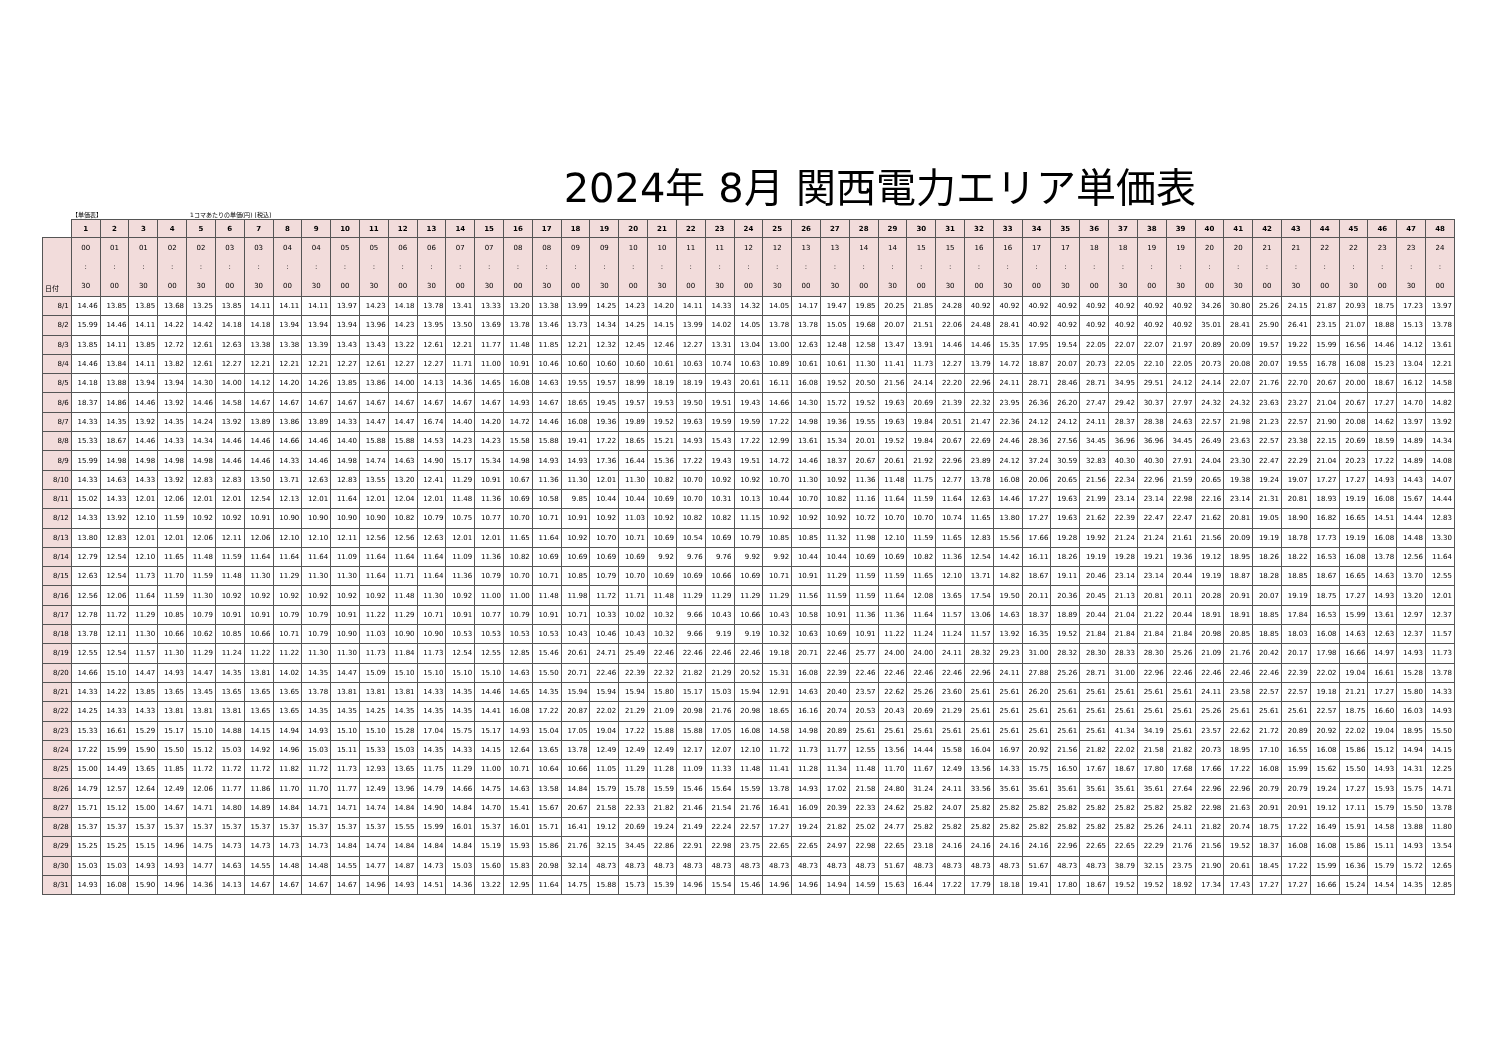2024年 8月 関西電力エリア単価表
【単価表】 1コマあたりの単価(円) [税込]
| | 1 | 2 | 3 | 4 | 5 | 6 | 7 | 8 | 9 | 10 | 11 | 12 | 13 | 14 | 15 | 16 | 17 | 18 | 19 | 20 | 21 | 22 | 23 | 24 | 25 | 26 | 27 | 28 | 29 | 30 | 31 | 32 | 33 | 34 | 35 | 36 | 37 | 38 | 39 | 40 | 41 | 42 | 43 | 44 | 45 | 46 | 47 | 48 |
| --- | --- | --- | --- | --- | --- | --- | --- | --- | --- | --- | --- | --- | --- | --- | --- | --- | --- | --- | --- | --- | --- | --- | --- | --- | --- | --- | --- | --- | --- | --- | --- | --- | --- | --- | --- | --- | --- | --- | --- | --- | --- | --- | --- | --- | --- | --- | --- | --- |
| 日付 | 00 : 30 | 01 : 00 | 01 : 30 | 02 : 00 | 02 : 30 | 03 : 00 | 03 : 30 | 04 : 00 | 04 : 30 | 05 : 00 | 05 : 30 | 06 : 00 | 06 : 30 | 07 : 00 | 07 : 30 | 08 : 00 | 08 : 30 | 09 : 00 | 09 : 30 | 10 : 00 | 10 : 30 | 11 : 00 | 11 : 30 | 12 : 00 | 12 : 30 | 13 : 00 | 13 : 30 | 14 : 00 | 14 : 30 | 15 : 00 | 15 : 30 | 16 : 00 | 16 : 30 | 17 : 00 | 17 : 30 | 18 : 00 | 18 : 30 | 19 : 00 | 19 : 30 | 20 : 00 | 20 : 30 | 21 : 00 | 21 : 30 | 22 : 00 | 22 : 30 | 23 : 00 | 23 : 30 | 24 : 00 |
| 8/1 | 14.46 | 13.85 | 13.85 | 13.68 | 13.25 | 13.85 | 14.11 | 14.11 | 14.11 | 13.97 | 14.23 | 14.18 | 13.78 | 13.41 | 13.33 | 13.20 | 13.38 | 13.99 | 14.25 | 14.23 | 14.20 | 14.11 | 14.33 | 14.32 | 14.05 | 14.17 | 19.47 | 19.85 | 20.25 | 21.85 | 24.28 | 40.92 | 40.92 | 40.92 | 40.92 | 40.92 | 40.92 | 40.92 | 40.92 | 34.26 | 30.80 | 25.26 | 24.15 | 21.87 | 20.93 | 18.75 | 17.23 | 13.97 |
| 8/2 | 15.99 | 14.46 | 14.11 | 14.22 | 14.42 | 14.18 | 14.18 | 13.94 | 13.94 | 13.94 | 13.96 | 14.23 | 13.95 | 13.50 | 13.69 | 13.78 | 13.46 | 13.73 | 14.34 | 14.25 | 14.15 | 13.99 | 14.02 | 14.05 | 13.78 | 13.78 | 15.05 | 19.68 | 20.07 | 21.51 | 22.06 | 24.48 | 28.41 | 40.92 | 40.92 | 40.92 | 40.92 | 40.92 | 40.92 | 35.01 | 28.41 | 25.90 | 26.41 | 23.15 | 21.07 | 18.88 | 15.13 | 13.78 |
| 8/3 | 13.85 | 14.11 | 13.85 | 12.72 | 12.61 | 12.63 | 13.38 | 13.38 | 13.39 | 13.43 | 13.43 | 13.22 | 12.61 | 12.21 | 11.77 | 11.48 | 11.85 | 12.21 | 12.32 | 12.45 | 12.46 | 12.27 | 13.31 | 13.04 | 13.00 | 12.63 | 12.48 | 12.58 | 13.47 | 13.91 | 14.46 | 14.46 | 15.35 | 17.95 | 19.54 | 22.05 | 22.07 | 22.07 | 21.97 | 20.89 | 20.09 | 19.57 | 19.22 | 15.99 | 16.56 | 14.46 | 14.12 | 13.61 |
| 8/4 | 14.46 | 13.84 | 14.11 | 13.82 | 12.61 | 12.27 | 12.21 | 12.21 | 12.21 | 12.27 | 12.61 | 12.27 | 12.27 | 11.71 | 11.00 | 10.91 | 10.46 | 10.60 | 10.60 | 10.60 | 10.61 | 10.63 | 10.74 | 10.63 | 10.89 | 10.61 | 10.61 | 11.30 | 11.41 | 11.73 | 12.27 | 13.79 | 14.72 | 18.87 | 20.07 | 20.73 | 22.05 | 22.10 | 22.05 | 20.73 | 20.08 | 20.07 | 19.55 | 16.78 | 16.08 | 15.23 | 13.04 | 12.21 |
| 8/5 | 14.18 | 13.88 | 13.94 | 13.94 | 14.30 | 14.00 | 14.12 | 14.20 | 14.26 | 13.85 | 13.86 | 14.00 | 14.13 | 14.36 | 14.65 | 16.08 | 14.63 | 19.55 | 19.57 | 18.99 | 18.19 | 18.19 | 19.43 | 20.61 | 16.11 | 16.08 | 19.52 | 20.50 | 21.56 | 24.14 | 22.20 | 22.96 | 24.11 | 28.71 | 28.46 | 28.71 | 34.95 | 29.51 | 24.12 | 24.14 | 22.07 | 21.76 | 22.70 | 20.67 | 20.00 | 18.67 | 16.12 | 14.58 |
| 8/6 | 18.37 | 14.86 | 14.46 | 13.92 | 14.46 | 14.58 | 14.67 | 14.67 | 14.67 | 14.67 | 14.67 | 14.67 | 14.67 | 14.67 | 14.67 | 14.93 | 14.67 | 18.65 | 19.45 | 19.57 | 19.53 | 19.50 | 19.51 | 19.43 | 14.66 | 14.30 | 15.72 | 19.52 | 19.63 | 20.69 | 21.39 | 22.32 | 23.95 | 26.36 | 26.20 | 27.47 | 29.42 | 30.37 | 27.97 | 24.32 | 24.32 | 23.63 | 23.27 | 21.04 | 20.67 | 17.27 | 14.70 | 14.82 |
| 8/7 | 14.33 | 14.35 | 13.92 | 14.35 | 14.24 | 13.92 | 13.89 | 13.86 | 13.89 | 14.33 | 14.47 | 14.47 | 16.74 | 14.40 | 14.20 | 14.72 | 14.46 | 16.08 | 19.36 | 19.89 | 19.52 | 19.63 | 19.59 | 19.59 | 17.22 | 14.98 | 19.36 | 19.55 | 19.63 | 19.84 | 20.51 | 21.47 | 22.36 | 24.12 | 24.12 | 24.11 | 28.37 | 28.38 | 24.63 | 22.57 | 21.98 | 21.23 | 22.57 | 21.90 | 20.08 | 14.62 | 13.97 | 13.92 |
| 8/8 | 15.33 | 18.67 | 14.46 | 14.33 | 14.34 | 14.46 | 14.46 | 14.66 | 14.46 | 14.40 | 15.88 | 15.88 | 14.53 | 14.23 | 14.23 | 15.58 | 15.88 | 19.41 | 17.22 | 18.65 | 15.21 | 14.93 | 15.43 | 17.22 | 12.99 | 13.61 | 15.34 | 20.01 | 19.52 | 19.84 | 20.67 | 22.69 | 24.46 | 28.36 | 27.56 | 34.45 | 36.96 | 36.96 | 34.45 | 26.49 | 23.63 | 22.57 | 23.38 | 22.15 | 20.69 | 18.59 | 14.89 | 14.34 |
| 8/9 | 15.99 | 14.98 | 14.98 | 14.98 | 14.98 | 14.46 | 14.46 | 14.33 | 14.46 | 14.98 | 14.74 | 14.63 | 14.90 | 15.17 | 15.34 | 14.98 | 14.93 | 14.93 | 17.36 | 16.44 | 15.36 | 17.22 | 19.43 | 19.51 | 14.72 | 14.46 | 18.37 | 20.67 | 20.61 | 21.92 | 22.96 | 23.89 | 24.12 | 37.24 | 30.59 | 32.83 | 40.30 | 40.30 | 27.91 | 24.04 | 23.30 | 22.47 | 22.29 | 21.04 | 20.23 | 17.22 | 14.89 | 14.08 |
| 8/10 | 14.33 | 14.63 | 14.33 | 13.92 | 12.83 | 12.83 | 13.50 | 13.71 | 12.63 | 12.83 | 13.55 | 13.20 | 12.41 | 11.29 | 10.91 | 10.67 | 11.36 | 11.30 | 12.01 | 11.30 | 10.82 | 10.70 | 10.92 | 10.92 | 10.70 | 11.30 | 10.92 | 11.36 | 11.48 | 11.75 | 12.77 | 13.78 | 16.08 | 20.06 | 20.65 | 21.56 | 22.34 | 22.96 | 21.59 | 20.65 | 19.38 | 19.24 | 19.07 | 17.27 | 17.27 | 14.93 | 14.43 | 14.07 |
| 8/11 | 15.02 | 14.33 | 12.01 | 12.06 | 12.01 | 12.01 | 12.54 | 12.13 | 12.01 | 11.64 | 12.01 | 12.04 | 12.01 | 11.48 | 11.36 | 10.69 | 10.58 | 9.85 | 10.44 | 10.44 | 10.69 | 10.70 | 10.31 | 10.13 | 10.44 | 10.70 | 10.82 | 11.16 | 11.64 | 11.59 | 11.64 | 12.63 | 14.46 | 17.27 | 19.63 | 21.99 | 23.14 | 23.14 | 22.98 | 22.16 | 23.14 | 21.31 | 20.81 | 18.93 | 19.19 | 16.08 | 15.67 | 14.44 |
| 8/12 | 14.33 | 13.92 | 12.10 | 11.59 | 10.92 | 10.92 | 10.91 | 10.90 | 10.90 | 10.90 | 10.90 | 10.82 | 10.79 | 10.75 | 10.77 | 10.70 | 10.71 | 10.91 | 10.92 | 11.03 | 10.92 | 10.82 | 10.82 | 11.15 | 10.92 | 10.92 | 10.92 | 10.72 | 10.70 | 10.70 | 10.74 | 11.65 | 13.80 | 17.27 | 19.63 | 21.62 | 22.39 | 22.47 | 22.47 | 21.62 | 20.81 | 19.05 | 18.90 | 16.82 | 16.65 | 14.51 | 14.44 | 12.83 |
| 8/13 | 13.80 | 12.83 | 12.01 | 12.01 | 12.06 | 12.11 | 12.06 | 12.10 | 12.10 | 12.11 | 12.56 | 12.56 | 12.63 | 12.01 | 12.01 | 11.65 | 11.64 | 10.92 | 10.70 | 10.71 | 10.69 | 10.54 | 10.69 | 10.79 | 10.85 | 10.85 | 11.32 | 11.98 | 12.10 | 11.59 | 11.65 | 12.83 | 15.56 | 17.66 | 19.28 | 19.92 | 21.24 | 21.24 | 21.61 | 21.56 | 20.09 | 19.19 | 18.78 | 17.73 | 19.19 | 16.08 | 14.48 | 13.30 |
| 8/14 | 12.79 | 12.54 | 12.10 | 11.65 | 11.48 | 11.59 | 11.64 | 11.64 | 11.64 | 11.09 | 11.64 | 11.64 | 11.64 | 11.09 | 11.36 | 10.82 | 10.69 | 10.69 | 10.69 | 10.69 | 9.92 | 9.76 | 9.76 | 9.92 | 9.92 | 10.44 | 10.44 | 10.69 | 10.69 | 10.82 | 11.36 | 12.54 | 14.42 | 16.11 | 18.26 | 19.19 | 19.28 | 19.21 | 19.36 | 19.12 | 18.95 | 18.26 | 18.22 | 16.53 | 16.08 | 13.78 | 12.56 | 11.64 |
| 8/15 | 12.63 | 12.54 | 11.73 | 11.70 | 11.59 | 11.48 | 11.30 | 11.29 | 11.30 | 11.30 | 11.64 | 11.71 | 11.64 | 11.36 | 10.79 | 10.70 | 10.71 | 10.85 | 10.79 | 10.70 | 10.69 | 10.69 | 10.66 | 10.69 | 10.71 | 10.91 | 11.29 | 11.59 | 11.59 | 11.65 | 12.10 | 13.71 | 14.82 | 18.67 | 19.11 | 20.46 | 23.14 | 23.14 | 20.44 | 19.19 | 18.87 | 18.28 | 18.85 | 18.67 | 16.65 | 14.63 | 13.70 | 12.55 |
| 8/16 | 12.56 | 12.06 | 11.64 | 11.59 | 11.30 | 10.92 | 10.92 | 10.92 | 10.92 | 10.92 | 10.92 | 11.48 | 11.30 | 10.92 | 11.00 | 11.00 | 11.48 | 11.98 | 11.72 | 11.71 | 11.48 | 11.29 | 11.29 | 11.29 | 11.29 | 11.56 | 11.59 | 11.59 | 11.64 | 12.08 | 13.65 | 17.54 | 19.50 | 20.11 | 20.36 | 20.45 | 21.13 | 20.81 | 20.11 | 20.28 | 20.91 | 20.07 | 19.19 | 18.75 | 17.27 | 14.93 | 13.20 | 12.01 |
| 8/17 | 12.78 | 11.72 | 11.29 | 10.85 | 10.79 | 10.91 | 10.91 | 10.79 | 10.79 | 10.91 | 11.22 | 11.29 | 10.71 | 10.91 | 10.77 | 10.79 | 10.91 | 10.71 | 10.33 | 10.02 | 10.32 | 9.66 | 10.43 | 10.66 | 10.43 | 10.58 | 10.91 | 11.36 | 11.36 | 11.64 | 11.57 | 13.06 | 14.63 | 18.37 | 18.89 | 20.44 | 21.04 | 21.22 | 20.44 | 18.91 | 18.91 | 18.85 | 17.84 | 16.53 | 15.99 | 13.61 | 12.97 | 12.37 |
| 8/18 | 13.78 | 12.11 | 11.30 | 10.66 | 10.62 | 10.85 | 10.66 | 10.71 | 10.79 | 10.90 | 11.03 | 10.90 | 10.90 | 10.53 | 10.53 | 10.53 | 10.53 | 10.43 | 10.46 | 10.43 | 10.32 | 9.66 | 9.19 | 9.19 | 10.32 | 10.63 | 10.69 | 10.91 | 11.22 | 11.24 | 11.24 | 11.57 | 13.92 | 16.35 | 19.52 | 21.84 | 21.84 | 21.84 | 21.84 | 20.98 | 20.85 | 18.85 | 18.03 | 16.08 | 14.63 | 12.63 | 12.37 | 11.57 |
| 8/19 | 12.55 | 12.54 | 11.57 | 11.30 | 11.29 | 11.24 | 11.22 | 11.22 | 11.30 | 11.30 | 11.73 | 11.84 | 11.73 | 12.54 | 12.55 | 12.85 | 15.46 | 20.61 | 24.71 | 25.49 | 22.46 | 22.46 | 22.46 | 22.46 | 19.18 | 20.71 | 22.46 | 25.77 | 24.00 | 24.00 | 24.11 | 28.32 | 29.23 | 31.00 | 28.32 | 28.30 | 28.33 | 28.30 | 25.26 | 21.09 | 21.76 | 20.42 | 20.17 | 17.98 | 16.66 | 14.97 | 14.93 | 11.73 |
| 8/20 | 14.66 | 15.10 | 14.47 | 14.93 | 14.47 | 14.35 | 13.81 | 14.02 | 14.35 | 14.47 | 15.09 | 15.10 | 15.10 | 15.10 | 15.10 | 14.63 | 15.50 | 20.71 | 22.46 | 22.39 | 22.32 | 21.82 | 21.29 | 20.52 | 15.31 | 16.08 | 22.39 | 22.46 | 22.46 | 22.46 | 22.46 | 22.96 | 24.11 | 27.88 | 25.26 | 28.71 | 31.00 | 22.96 | 22.46 | 22.46 | 22.46 | 22.46 | 22.39 | 22.02 | 19.04 | 16.61 | 15.28 | 13.78 |
| 8/21 | 14.33 | 14.22 | 13.85 | 13.65 | 13.45 | 13.65 | 13.65 | 13.65 | 13.78 | 13.81 | 13.81 | 13.81 | 14.33 | 14.35 | 14.46 | 14.65 | 14.35 | 15.94 | 15.94 | 15.94 | 15.80 | 15.17 | 15.03 | 15.94 | 12.91 | 14.63 | 20.40 | 23.57 | 22.62 | 25.26 | 23.60 | 25.61 | 25.61 | 26.20 | 25.61 | 25.61 | 25.61 | 25.61 | 25.61 | 24.11 | 23.58 | 22.57 | 22.57 | 19.18 | 21.21 | 17.27 | 15.80 | 14.33 |
| 8/22 | 14.25 | 14.33 | 14.33 | 13.81 | 13.81 | 13.81 | 13.65 | 13.65 | 14.35 | 14.35 | 14.25 | 14.35 | 14.35 | 14.35 | 14.41 | 16.08 | 17.22 | 20.87 | 22.02 | 21.29 | 21.09 | 20.98 | 21.76 | 20.98 | 18.65 | 16.16 | 20.74 | 20.53 | 20.43 | 20.69 | 21.29 | 25.61 | 25.61 | 25.61 | 25.61 | 25.61 | 25.61 | 25.61 | 25.61 | 25.26 | 25.61 | 25.61 | 25.61 | 22.57 | 18.75 | 16.60 | 16.03 | 14.93 |
| 8/23 | 15.33 | 16.61 | 15.29 | 15.17 | 15.10 | 14.88 | 14.15 | 14.94 | 14.93 | 15.10 | 15.10 | 15.28 | 17.04 | 15.75 | 15.17 | 14.93 | 15.04 | 17.05 | 19.04 | 17.22 | 15.88 | 15.88 | 17.05 | 16.08 | 14.58 | 14.98 | 20.89 | 25.61 | 25.61 | 25.61 | 25.61 | 25.61 | 25.61 | 25.61 | 25.61 | 25.61 | 41.34 | 34.19 | 25.61 | 23.57 | 22.62 | 21.72 | 20.89 | 20.92 | 22.02 | 19.04 | 18.95 | 15.50 |
| 8/24 | 17.22 | 15.99 | 15.90 | 15.50 | 15.12 | 15.03 | 14.92 | 14.96 | 15.03 | 15.11 | 15.33 | 15.03 | 14.35 | 14.33 | 14.15 | 12.64 | 13.65 | 13.78 | 12.49 | 12.49 | 12.49 | 12.17 | 12.07 | 12.10 | 11.72 | 11.73 | 11.77 | 12.55 | 13.56 | 14.44 | 15.58 | 16.04 | 16.97 | 20.92 | 21.56 | 21.82 | 22.02 | 21.58 | 21.82 | 20.73 | 18.95 | 17.10 | 16.55 | 16.08 | 15.86 | 15.12 | 14.94 | 14.15 |
| 8/25 | 15.00 | 14.49 | 13.65 | 11.85 | 11.72 | 11.72 | 11.72 | 11.82 | 11.72 | 11.73 | 12.93 | 13.65 | 11.75 | 11.29 | 11.00 | 10.71 | 10.64 | 10.66 | 11.05 | 11.29 | 11.28 | 11.09 | 11.33 | 11.48 | 11.41 | 11.28 | 11.34 | 11.48 | 11.70 | 11.67 | 12.49 | 13.56 | 14.33 | 15.75 | 16.50 | 17.67 | 18.67 | 17.80 | 17.68 | 17.66 | 17.22 | 16.08 | 15.99 | 15.62 | 15.50 | 14.93 | 14.31 | 12.25 |
| 8/26 | 14.79 | 12.57 | 12.64 | 12.49 | 12.06 | 11.77 | 11.86 | 11.70 | 11.70 | 11.77 | 12.49 | 13.96 | 14.79 | 14.66 | 14.75 | 14.63 | 13.58 | 14.84 | 15.79 | 15.78 | 15.59 | 15.46 | 15.64 | 15.59 | 13.78 | 14.93 | 17.02 | 21.58 | 24.80 | 31.24 | 24.11 | 33.56 | 35.61 | 35.61 | 35.61 | 35.61 | 35.61 | 35.61 | 27.64 | 22.96 | 22.96 | 20.79 | 20.79 | 19.24 | 17.27 | 15.93 | 15.75 | 14.71 |
| 8/27 | 15.71 | 15.12 | 15.00 | 14.67 | 14.71 | 14.80 | 14.89 | 14.84 | 14.71 | 14.71 | 14.74 | 14.84 | 14.90 | 14.84 | 14.70 | 15.41 | 15.67 | 20.67 | 21.58 | 22.33 | 21.82 | 21.46 | 21.54 | 21.76 | 16.41 | 16.09 | 20.39 | 22.33 | 24.62 | 25.82 | 24.07 | 25.82 | 25.82 | 25.82 | 25.82 | 25.82 | 25.82 | 25.82 | 25.82 | 22.98 | 21.63 | 20.91 | 20.91 | 19.12 | 17.11 | 15.79 | 15.50 | 13.78 |
| 8/28 | 15.37 | 15.37 | 15.37 | 15.37 | 15.37 | 15.37 | 15.37 | 15.37 | 15.37 | 15.37 | 15.37 | 15.55 | 15.99 | 16.01 | 15.37 | 16.01 | 15.71 | 16.41 | 19.12 | 20.69 | 19.24 | 21.49 | 22.24 | 22.57 | 17.27 | 19.24 | 21.82 | 25.02 | 24.77 | 25.82 | 25.82 | 25.82 | 25.82 | 25.82 | 25.82 | 25.82 | 25.82 | 25.26 | 24.11 | 21.82 | 20.74 | 18.75 | 17.22 | 16.49 | 15.91 | 14.58 | 13.88 | 11.80 |
| 8/29 | 15.25 | 15.25 | 15.15 | 14.96 | 14.75 | 14.73 | 14.73 | 14.73 | 14.73 | 14.84 | 14.74 | 14.84 | 14.84 | 14.84 | 15.19 | 15.93 | 15.86 | 21.76 | 32.15 | 34.45 | 22.86 | 22.91 | 22.98 | 23.75 | 22.65 | 22.65 | 24.97 | 22.98 | 22.65 | 23.18 | 24.16 | 24.16 | 24.16 | 24.16 | 22.96 | 22.65 | 22.65 | 22.29 | 21.76 | 21.56 | 19.52 | 18.37 | 16.08 | 16.08 | 15.86 | 15.11 | 14.93 | 13.54 |
| 8/30 | 15.03 | 15.03 | 14.93 | 14.93 | 14.77 | 14.63 | 14.55 | 14.48 | 14.48 | 14.55 | 14.77 | 14.87 | 14.73 | 15.03 | 15.60 | 15.83 | 20.98 | 32.14 | 48.73 | 48.73 | 48.73 | 48.73 | 48.73 | 48.73 | 48.73 | 48.73 | 48.73 | 48.73 | 51.67 | 48.73 | 48.73 | 48.73 | 48.73 | 51.67 | 48.73 | 48.73 | 38.79 | 32.15 | 23.75 | 21.90 | 20.61 | 18.45 | 17.22 | 15.99 | 16.36 | 15.79 | 15.72 | 12.65 |
| 8/31 | 14.93 | 16.08 | 15.90 | 14.96 | 14.36 | 14.13 | 14.67 | 14.67 | 14.67 | 14.67 | 14.96 | 14.93 | 14.51 | 14.36 | 13.22 | 12.95 | 11.64 | 14.75 | 15.88 | 15.73 | 15.39 | 14.96 | 15.54 | 15.46 | 14.96 | 14.96 | 14.94 | 14.59 | 15.63 | 16.44 | 17.22 | 17.79 | 18.18 | 19.41 | 17.80 | 18.67 | 19.52 | 19.52 | 18.92 | 17.34 | 17.43 | 17.27 | 17.27 | 16.66 | 15.24 | 14.54 | 14.35 | 12.85 |